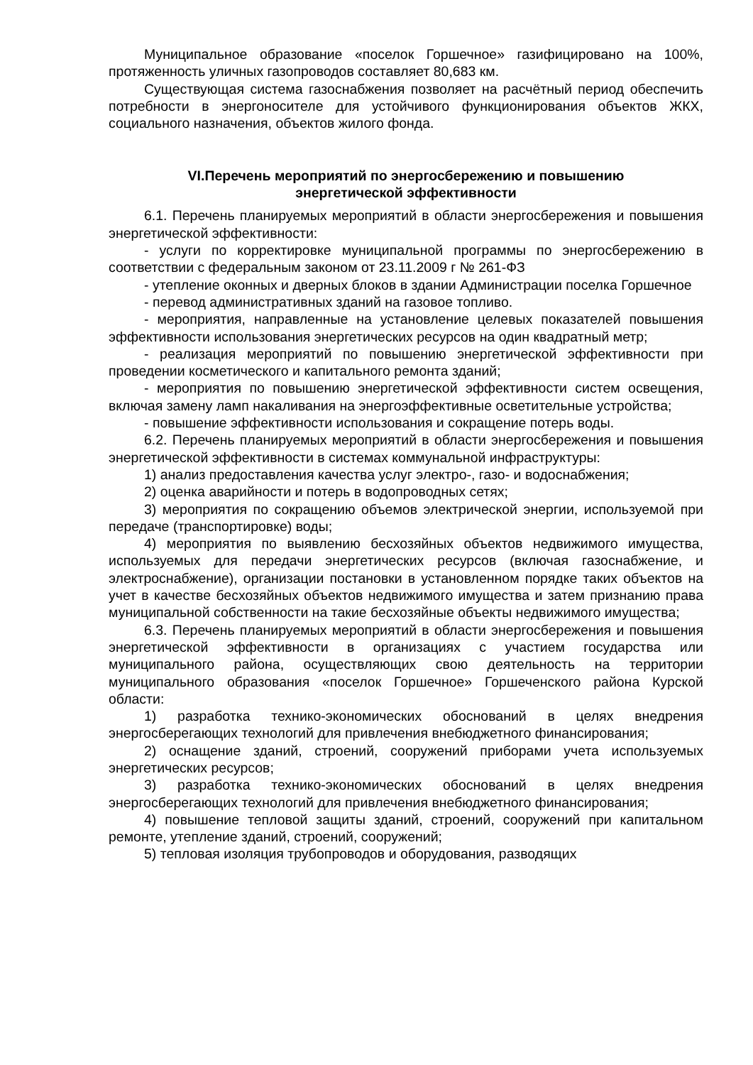Муниципальное образование «поселок Горшечное» газифицировано на 100%, протяженность уличных газопроводов составляет 80,683 км.
Существующая система газоснабжения позволяет на расчётный период обеспечить потребности в энергоносителе для устойчивого функционирования объектов ЖКХ, социального назначения, объектов жилого фонда.
VI.Перечень мероприятий по энергосбережению и повышению
энергетической эффективности
6.1. Перечень планируемых мероприятий в области энергосбережения и повышения энергетической эффективности:
- услуги по корректировке муниципальной программы по энергосбережению в соответствии с федеральным законом от 23.11.2009 г № 261-ФЗ
- утепление оконных и дверных блоков в здании Администрации поселка Горшечное
- перевод административных зданий на газовое топливо.
- мероприятия, направленные на установление целевых показателей повышения эффективности использования энергетических ресурсов на один квадратный метр;
- реализация мероприятий по повышению энергетической эффективности при проведении косметического и капитального ремонта зданий;
- мероприятия по повышению энергетической эффективности систем освещения, включая замену ламп накаливания на энергоэффективные осветительные устройства;
- повышение эффективности использования и сокращение потерь воды.
6.2. Перечень планируемых мероприятий в области энергосбережения и повышения энергетической эффективности в системах коммунальной инфраструктуры:
1) анализ предоставления качества услуг электро-, газо- и водоснабжения;
2) оценка аварийности и потерь в водопроводных сетях;
3) мероприятия по сокращению объемов электрической энергии, используемой при передаче (транспортировке) воды;
4) мероприятия по выявлению бесхозяйных объектов недвижимого имущества, используемых для передачи энергетических ресурсов (включая газоснабжение, и электроснабжение), организации постановки в установленном порядке таких объектов на учет в качестве бесхозяйных объектов недвижимого имущества и затем признанию права муниципальной собственности на такие бесхозяйные объекты недвижимого имущества;
6.3. Перечень планируемых мероприятий в области энергосбережения и повышения энергетической эффективности в организациях с участием государства или муниципального района, осуществляющих свою деятельность на территории муниципального образования «поселок Горшечное» Горшеченского района Курской области:
1) разработка технико-экономических обоснований в целях внедрения энергосберегающих технологий для привлечения внебюджетного финансирования;
2) оснащение зданий, строений, сооружений приборами учета используемых энергетических ресурсов;
3) разработка технико-экономических обоснований в целях внедрения энергосберегающих технологий для привлечения внебюджетного финансирования;
4) повышение тепловой защиты зданий, строений, сооружений при капитальном ремонте, утепление зданий, строений, сооружений;
5) тепловая изоляция трубопроводов и оборудования, разводящих